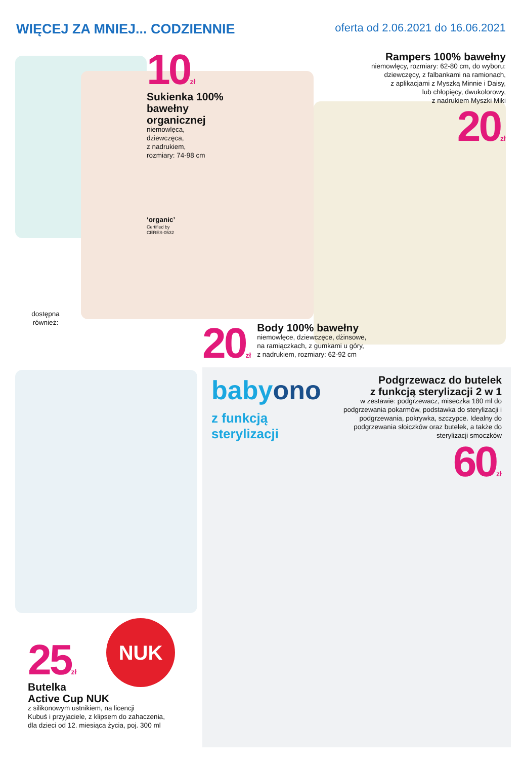WIĘCEJ ZA MNIEJ... CODZIENNIE
oferta od 2.06.2021 do 16.06.2021
10zł
Sukienka 100% bawełny organicznej
niemowlęca,
dziewczęca,
z nadrukiem,
rozmiary: 74-98 cm
‘organic’
Certified by
CERES-0532
dostępna również:
Rampers 100% bawełny
niemowlęcy, rozmiary: 62-80 cm, do wyboru:
dziewczęcy, z falbankami na ramionach,
z aplikacjami z Myszką Minnie i Daisy,
lub chłopięcy, dwukolorowy,
z nadrukiem Myszki Miki
20zł
20zł
Body 100% bawełny
niemowlęce, dziewczęce, dżinsowe,
na ramiączkach, z gumkami u góry,
z nadrukiem, rozmiary: 62-92 cm
babyono
z funkcją
sterylizacji
Podgrzewacz do butelek
z funkcją sterylizacji 2 w 1
w zestawie: podgrzewacz, miseczka 180 ml do podgrzewania pokarmów, podstawka do sterylizacji i podgrzewania, pokrywka, szczypce. Idealny do podgrzewania słoiczków oraz butelek, a także do sterylizacji smoczków
60zł
NUK
25zł
Butelka
Active Cup NUK
z silikonowym ustnikiem, na licencji
Kubuś i przyjaciele, z klipsem do zahaczenia,
dla dzieci od 12. miesiąca życia, poj. 300 ml